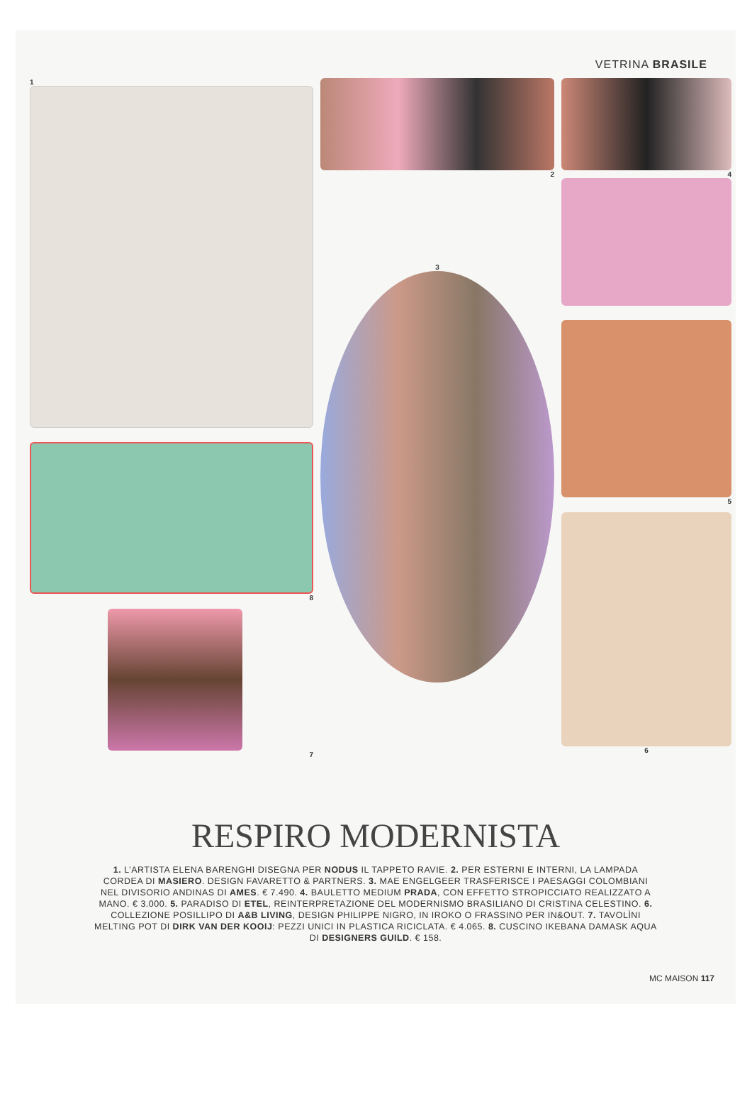VETRINA BRASILE
1
8
7
2
3
4
5
6
RESPIRO MODERNISTA
1. L’ARTISTA ELENA BARENGHI DISEGNA PER NODUS IL TAPPETO RAVIE. 2. PER ESTERNI E INTERNI, LA LAMPADA CORDEA DI MASIERO. DESIGN FAVARETTO & PARTNERS. 3. MAE ENGELGEER TRASFERISCE I PAESAGGI COLOMBIANI NEL DIVISORIO ANDINAS DI AMES. € 7.490. 4. BAULETTO MEDIUM PRADA, CON EFFETTO STROPICCIATO REALIZZATO A MANO. € 3.000. 5. PARADISO DI ETEL, REINTERPRETAZIONE DEL MODERNISMO BRASILIANO DI CRISTINA CELESTINO. 6. COLLEZIONE POSILLIPO DI A&B LIVING, DESIGN PHILIPPE NIGRO, IN IROKO O FRASSINO PER IN&OUT. 7. TAVOLÌNI MELTING POT DI DIRK VAN DER KOOIJ: PEZZI UNICI IN PLASTICA RICICLATA. € 4.065. 8. CUSCINO IKEBANA DAMASK AQUA DI DESIGNERS GUILD. € 158.
MC MAISON 117